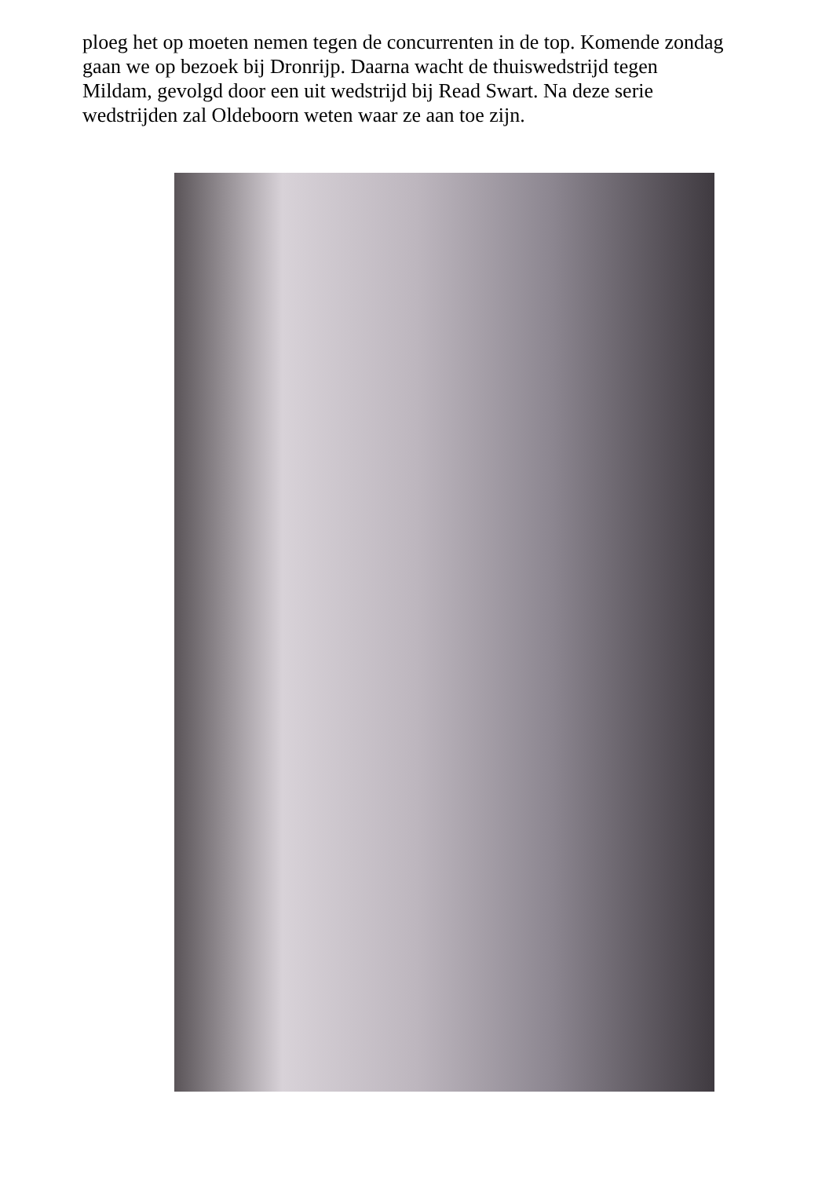ploeg het op moeten nemen tegen de concurrenten in de top. Komende zondag gaan we op bezoek bij Dronrijp. Daarna wacht de thuiswedstrijd tegen Mildam, gevolgd door een uit wedstrijd bij Read Swart. Na deze serie wedstrijden zal Oldeboorn weten waar ze aan toe zijn.